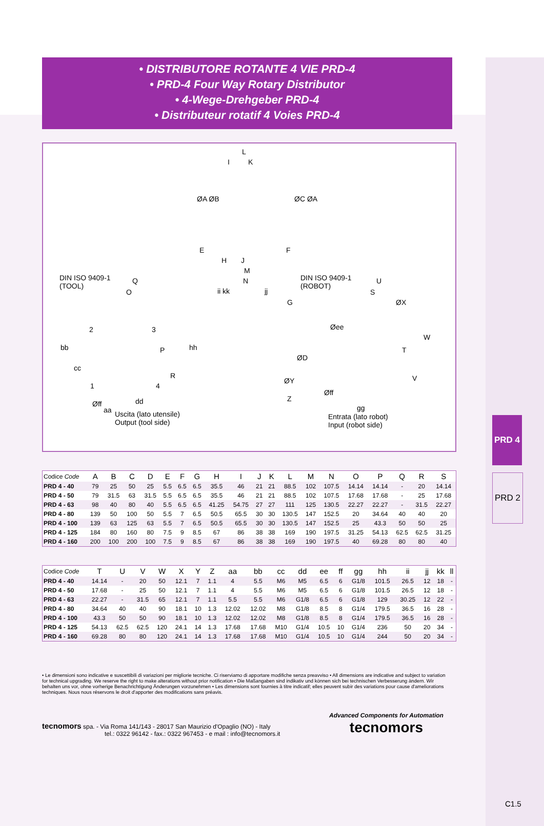PRD 4
PRD 2
• DISTRIBUTORE ROTANTE 4 VIE PRD-4
• PRD-4 Four Way Rotary Distributor
• 4-Wege-Drehgeber PRD-4
• Distributeur rotatif 4 Voies PRD-4
L
I K
ØA ØB ØC ØA
E F
H J
M
N DIN ISO 9409-1
(TOOL)
Q
O ii kk jj
G
DIN ISO 9409-1
(ROBOT)
U
S
ØX
2 3
bb hh
ØD
Øee
W
T P
cc
R V
1 4
ØY
Z
Øff
aa
dd
Øff
gg
Uscita (lato utensile)
Output (tool side)
Entrata (lato robot)
Input (robot side)
| Codice Code | A | B | C | D | E | F | G | H | I | J | K | L | M | N | O | P | Q | R | S |
| --- | --- | --- | --- | --- | --- | --- | --- | --- | --- | --- | --- | --- | --- | --- | --- | --- | --- | --- | --- |
| PRD 4 - 40 | 79 | 25 | 50 | 25 | 5.5 | 6.5 | 6.5 | 35.5 | 46 | 21 | 21 | 88.5 | 102 | 107.5 | 14.14 | 14.14 | - | 20 | 14.14 |
| PRD 4 - 50 | 79 | 31.5 | 63 | 31.5 | 5.5 | 6.5 | 6.5 | 35.5 | 46 | 21 | 21 | 88.5 | 102 | 107.5 | 17.68 | 17.68 | - | 25 | 17.68 |
| PRD 4 - 63 | 98 | 40 | 80 | 40 | 5.5 | 6.5 | 6.5 | 41.25 | 54.75 | 27 | 27 | 111 | 125 | 130.5 | 22.27 | 22.27 | - | 31.5 | 22.27 |
| PRD 4 - 80 | 139 | 50 | 100 | 50 | 5.5 | 7 | 6.5 | 50.5 | 65.5 | 30 | 30 | 130.5 | 147 | 152.5 | 20 | 34.64 | 40 | 40 | 20 |
| PRD 4 - 100 | 139 | 63 | 125 | 63 | 5.5 | 7 | 6.5 | 50.5 | 65.5 | 30 | 30 | 130.5 | 147 | 152.5 | 25 | 43.3 | 50 | 50 | 25 |
| PRD 4 - 125 | 184 | 80 | 160 | 80 | 7.5 | 9 | 8.5 | 67 | 86 | 38 | 38 | 169 | 190 | 197.5 | 31.25 | 54.13 | 62.5 | 62.5 | 31.25 |
| PRD 4 - 160 | 200 | 100 | 200 | 100 | 7.5 | 9 | 8.5 | 67 | 86 | 38 | 38 | 169 | 190 | 197.5 | 40 | 69.28 | 80 | 80 | 40 |
| Codice Code | T | U | V | W | X | Y | Z | aa | bb | cc | dd | ee | ff | gg | hh | ii | jj | kk | ll |
| --- | --- | --- | --- | --- | --- | --- | --- | --- | --- | --- | --- | --- | --- | --- | --- | --- | --- | --- | --- |
| PRD 4 - 40 | 14.14 | - | 20 | 50 | 12.1 | 7 | 1.1 | 4 | 5.5 | M6 | M5 | 6.5 | 6 | G1/8 | 101.5 | 26.5 | 12 | 18 | - |
| PRD 4 - 50 | 17.68 | - | 25 | 50 | 12.1 | 7 | 1.1 | 4 | 5.5 | M6 | M5 | 6.5 | 6 | G1/8 | 101.5 | 26.5 | 12 | 18 | - |
| PRD 4 - 63 | 22.27 | - | 31.5 | 65 | 12.1 | 7 | 1.1 | 5.5 | 5.5 | M6 | G1/8 | 6.5 | 6 | G1/8 | 129 | 30.25 | 12 | 22 | - |
| PRD 4 - 80 | 34.64 | 40 | 40 | 90 | 18.1 | 10 | 1.3 | 12.02 | 12.02 | M8 | G1/8 | 8.5 | 8 | G1/4 | 179.5 | 36.5 | 16 | 28 | - |
| PRD 4 - 100 | 43.3 | 50 | 50 | 90 | 18.1 | 10 | 1.3 | 12.02 | 12.02 | M8 | G1/8 | 8.5 | 8 | G1/4 | 179.5 | 36.5 | 16 | 28 | - |
| PRD 4 - 125 | 54.13 | 62.5 | 62.5 | 120 | 24.1 | 14 | 1.3 | 17.68 | 17.68 | M10 | G1/4 | 10.5 | 10 | G1/4 | 236 | 50 | 20 | 34 | - |
| PRD 4 - 160 | 69.28 | 80 | 80 | 120 | 24.1 | 14 | 1.3 | 17.68 | 17.68 | M10 | G1/4 | 10.5 | 10 | G1/4 | 244 | 50 | 20 | 34 | - |
• Le dimensioni sono indicative e suscettibili di variazioni per migliorie tecniche. Ci riserviamo di apportare modifiche senza preavviso • All dimensions are indicative and subject to variation for technical upgrading. We reserve the right to make alterations without prior notification • Die Maßangaben sind indikativ und können sich bei technischen Verbesserung ändern. Wir behalten uns vor, ohne vorherige Benachrichtigung Änderungen vorzunehmen • Les dimensions sont fournies à titre indicatif; elles peuvent subir des variations pour cause d'ameliorations techniques. Nous nous réservons le droit d'apporter des modifications sans préavis.
tecnomors spa. - Via Roma 141/143 - 28017 San Maurizio d'Opaglio (NO) - Italy
tel.: 0322 96142 - fax.: 0322 967453 - e mail : info@tecnomors.it
Advanced Components for Automation
tecnomors
C1.5